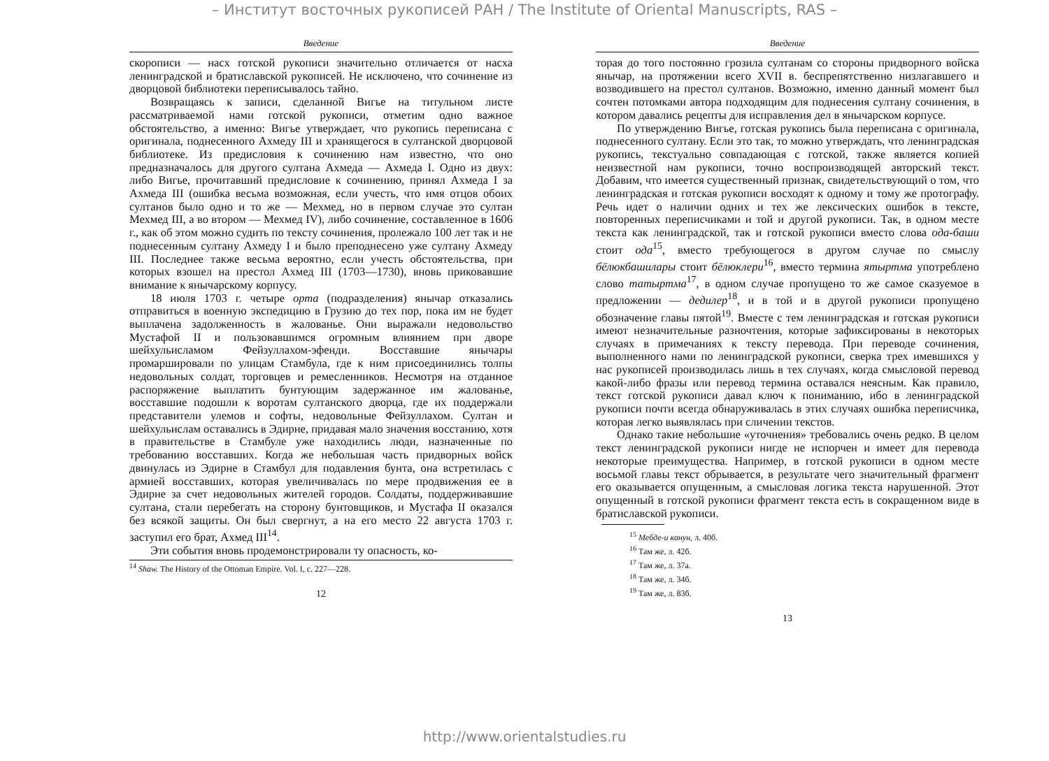– Институт восточных рукописей РАН / The Institute of Oriental Manuscripts, RAS –
Введение
скорописи — насх готской рукописи значительно отличается от насха ленинградской и братиславской рукописей. Не исключено, что сочинение из дворцовой библиотеки переписывалось тайно.
Возвращаясь к записи, сделанной Вигье на титульном листе рассматриваемой нами готской рукописи, отметим одно важное обстоятельство, а именно: Вигье утверждает, что рукопись переписана с оригинала, поднесенного Ахмеду III и хранящегося в султанской дворцовой библиотеке. Из предисловия к сочинению нам известно, что оно предназначалось для другого султана Ахмеда — Ахмеда I. Одно из двух: либо Вигье, прочитавший предисловие к сочинению, принял Ахмеда I за Ахмеда III (ошибка весьма возможная, если учесть, что имя отцов обоих султанов было одно и то же — Мехмед, но в первом случае это султан Мехмед III, а во втором — Мехмед IV), либо сочинение, составленное в 1606 г., как об этом можно судить по тексту сочинения, пролежало 100 лет так и не поднесенным султану Ахмеду I и было преподнесено уже султану Ахмеду III. Последнее также весьма вероятно, если учесть обстоятельства, при которых взошел на престол Ахмед III (1703—1730), вновь приковавшие внимание к янычарскому корпусу.
18 июля 1703 г. четыре орта (подразделения) янычар отказались отправиться в военную экспедицию в Грузию до тех пор, пока им не будет выплачена задолженность в жалованье. Они выражали недовольство Мустафой II и пользовавшимся огромным влиянием при дворе шейхульисламом Фейзуллахом-эфенди. Восставшие янычары промаршировали по улицам Стамбула, где к ним присоединились толпы недовольных солдат, торговцев и ремесленников. Несмотря на отданное распоряжение выплатить бунтующим задержанное им жалованье, восставшие подошли к воротам султанского дворца, где их поддержали представители улемов и софты, недовольные Фейзуллахом. Султан и шейхульислам оставались в Эдирне, придавая мало значения восстанию, хотя в правительстве в Стамбуле уже находились люди, назначенные по требованию восставших. Когда же небольшая часть придворных войск двинулась из Эдирне в Стамбул для подавления бунта, она встретилась с армией восставших, которая увеличивалась по мере продвижения ее в Эдирне за счет недовольных жителей городов. Солдаты, поддерживавшие султана, стали перебегать на сторону бунтовщиков, и Мустафа II оказался без всякой защиты. Он был свергнут, а на его место 22 августа 1703 г. заступил его брат, Ахмед III<sup>14</sup>.
Эти события вновь продемонстрировали ту опасность, ко-
<sup>14</sup> Shaw. The History of the Ottoman Empire. Vol. I, c. 227—228.
12
Введение
торая до того постоянно грозила султанам со стороны придворного войска янычар, на протяжении всего XVII в. беспрепятственно низлагавшего и возводившего на престол султанов. Возможно, именно данный момент был сочтен потомками автора подходящим для поднесения султану сочинения, в котором давались рецепты для исправления дел в янычарском корпусе.
По утверждению Вигье, готская рукопись была переписана с оригинала, поднесенного султану. Если это так, то можно утверждать, что ленинградская рукопись, текстуально совпадающая с готской, также является копией неизвестной нам рукописи, точно воспроизводящей авторский текст. Добавим, что имеется существенный признак, свидетельствующий о том, что ленинградская и готская рукописи восходят к одному и тому же протографу. Речь идет о наличии одних и тех же лексических ошибок в тексте, повторенных переписчиками и той и другой рукописи. Так, в одном месте текста как ленинградской, так и готской рукописи вместо слова ода-баши стоит ода<sup>15</sup>, вместо требующегося в другом случае по смыслу бёлюкбашилары стоит бёлюклери<sup>16</sup>, вместо термина ятыртма употреблено слово татыртма<sup>17</sup>, в одном случае пропущено то же самое сказуемое в предложении — дедилер<sup>18</sup>, и в той и в другой рукописи пропущено обозначение главы пятой<sup>19</sup>. Вместе с тем ленинградская и готская рукописи имеют незначительные разночтения, которые зафиксированы в некоторых случаях в примечаниях к тексту перевода. При переводе сочинения, выполненного нами по ленинградской рукописи, сверка трех имевшихся у нас рукописей производилась лишь в тех случаях, когда смысловой перевод какой-либо фразы или перевод термина оставался неясным. Как правило, текст готской рукописи давал ключ к пониманию, ибо в ленинградской рукописи почти всегда обнаруживалась в этих случаях ошибка переписчика, которая легко выявлялась при сличении текстов.
Однако такие небольшие «уточнения» требовались очень редко. В целом текст ленинградской рукописи нигде не испорчен и имеет для перевода некоторые преимущества. Например, в готской рукописи в одном месте восьмой главы текст обрывается, в результате чего значительный фрагмент его оказывается опущенным, а смысловая логика текста нарушенной. Этот опущенный в готской рукописи фрагмент текста есть в сокращенном виде в братиславской рукописи.
<sup>15</sup> Мебде-и канун, л. 40б.
<sup>16</sup> Там же, л. 42б.
<sup>17</sup> Там же, л. 37а.
<sup>18</sup> Там же, л. 34б.
<sup>19</sup> Там же, л. 83б.
13
http://www.orientalstudies.ru